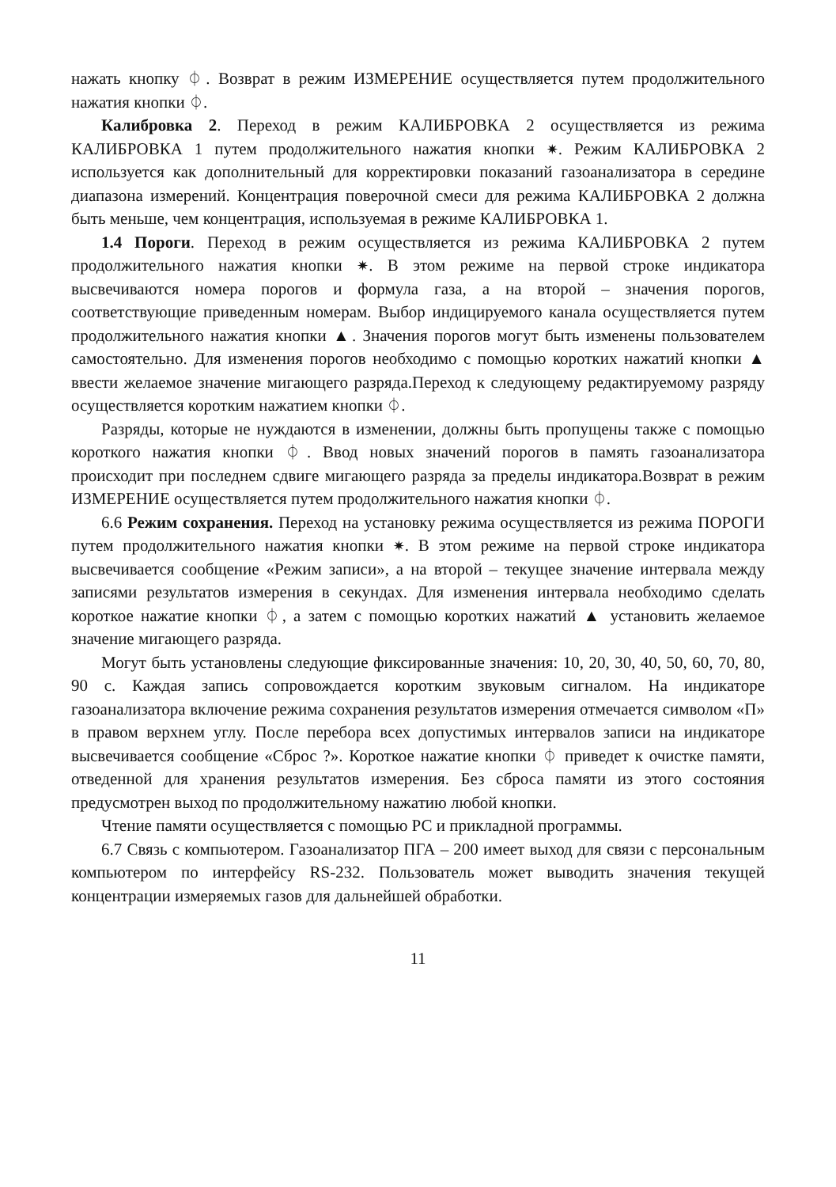нажать кнопку ⏀. Возврат в режим ИЗМЕРЕНИЕ осуществляется путем продолжительного нажатия кнопки ⏀.
Калибровка 2. Переход в режим КАЛИБРОВКА 2 осуществляется из режима КАЛИБРОВКА 1 путем продолжительного нажатия кнопки ✷. Режим КАЛИБРОВКА 2 используется как дополнительный для корректировки показаний газоанализатора в середине диапазона измерений. Концентрация поверочной смеси для режима КАЛИБРОВКА 2 должна быть меньше, чем концентрация, используемая в режиме КАЛИБРОВКА 1.
1.4 Пороги. Переход в режим осуществляется из режима КАЛИБРОВКА 2 путем продолжительного нажатия кнопки ✷. В этом режиме на первой строке индикатора высвечиваются номера порогов и формула газа, а на второй – значения порогов, соответствующие приведенным номерам. Выбор индицируемого канала осуществляется путем продолжительного нажатия кнопки ▲. Значения порогов могут быть изменены пользователем самостоятельно. Для изменения порогов необходимо с помощью коротких нажатий кнопки ▲ ввести желаемое значение мигающего разряда.Переход к следующему редактируемому разряду осуществляется коротким нажатием кнопки ⏀.
Разряды, которые не нуждаются в изменении, должны быть пропущены также с помощью короткого нажатия кнопки ⏀. Ввод новых значений порогов в память газоанализатора происходит при последнем сдвиге мигающего разряда за пределы индикатора.Возврат в режим ИЗМЕРЕНИЕ осуществляется путем продолжительного нажатия кнопки ⏀.
6.6 Режим сохранения. Переход на установку режима осуществляется из режима ПОРОГИ путем продолжительного нажатия кнопки ✷. В этом режиме на первой строке индикатора высвечивается сообщение «Режим записи», а на второй – текущее значение интервала между записями результатов измерения в секундах. Для изменения интервала необходимо сделать короткое нажатие кнопки ⏀, а затем с помощью коротких нажатий ▲ установить желаемое значение мигающего разряда.
Могут быть установлены следующие фиксированные значения: 10, 20, 30, 40, 50, 60, 70, 80, 90 с. Каждая запись сопровождается коротким звуковым сигналом. На индикаторе газоанализатора включение режима сохранения результатов измерения отмечается символом «П» в правом верхнем углу. После перебора всех допустимых интервалов записи на индикаторе высвечивается сообщение «Сброс ?». Короткое нажатие кнопки ⏀ приведет к очистке памяти, отведенной для хранения результатов измерения. Без сброса памяти из этого состояния предусмотрен выход по продолжительному нажатию любой кнопки.
Чтение памяти осуществляется с помощью РС и прикладной программы.
6.7 Связь с компьютером. Газоанализатор ПГА – 200 имеет выход для связи с персональным компьютером по интерфейсу RS-232. Пользователь может выводить значения текущей концентрации измеряемых газов для дальнейшей обработки.
11